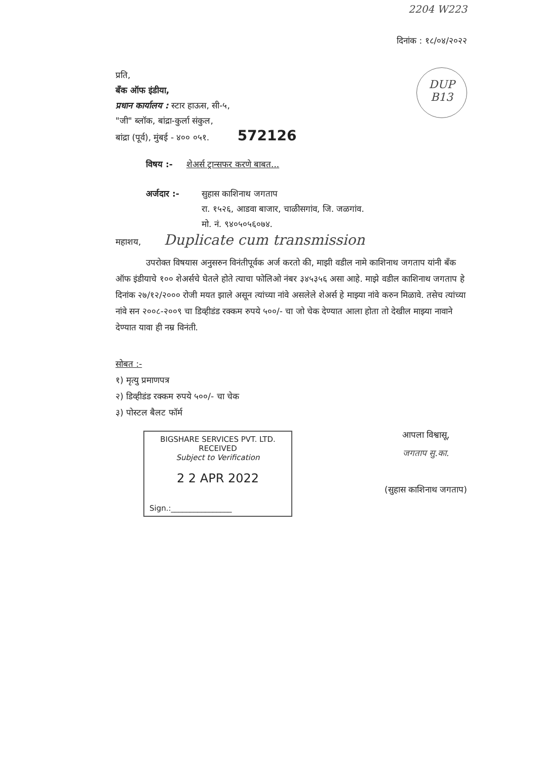2204 W223
दिनांक : १८/०४/२०२२
प्रति,
बँक ऑफ इंडीया,
प्रधान कार्यालय : स्टार हाऊस, सी-५,
"जी" ब्लॉक, बांद्रा-कुर्ला संकुल,
बांद्रा (पूर्व), मुंबई - ४०० ०५१. 572126
DUP
B13
विषय :- शेअर्स ट्रान्सफर करणे बाबत...
अर्जदार :- सुहास काशिनाथ जगताप
रा. १५२६, आडवा बाजार, चाळीसगांव, जि. जळगांव.
मो. नं. ९४०५०५६०७४.
महाशय, Duplicate cum transmission
उपरोक्त विषयास अनुसरुन विनंतीपूर्वक अर्ज करतो की, माझी वडील नामे काशिनाथ जगताप यांनी बँक ऑफ इंडीयाचे १०० शेअर्सचे घेतले होते त्याचा फोलिओ नंबर ३४५३५६ असा आहे. माझे वडील काशिनाथ जगताप हे दिनांक २७/१२/२००० रोजी मयत झाले असून त्यांच्या नांवे असलेले शेअर्स हे माझ्या नांवे करुन मिळावे. तसेच त्यांच्या नांवे सन २००८-२००९ चा डिव्हीडंड रक्कम रुपये ५००/- चा जो चेक देण्यात आला होता तो देखील माझ्या नावाने देण्यात यावा ही नम्र विनंती.
सोबत :-
१) मृत्यु प्रमाणपत्र
२) डिव्हीडंड रक्कम रुपये ५००/- चा चेक
३) पोस्टल बैलट फॉर्म
BIGSHARE SERVICES PVT. LTD.
RECEIVED
Subject to Verification
2 2 APR 2022
Sign.:________________
आपला विश्वासू,
जगताप सु.का.
(सुहास काशिनाथ जगताप)